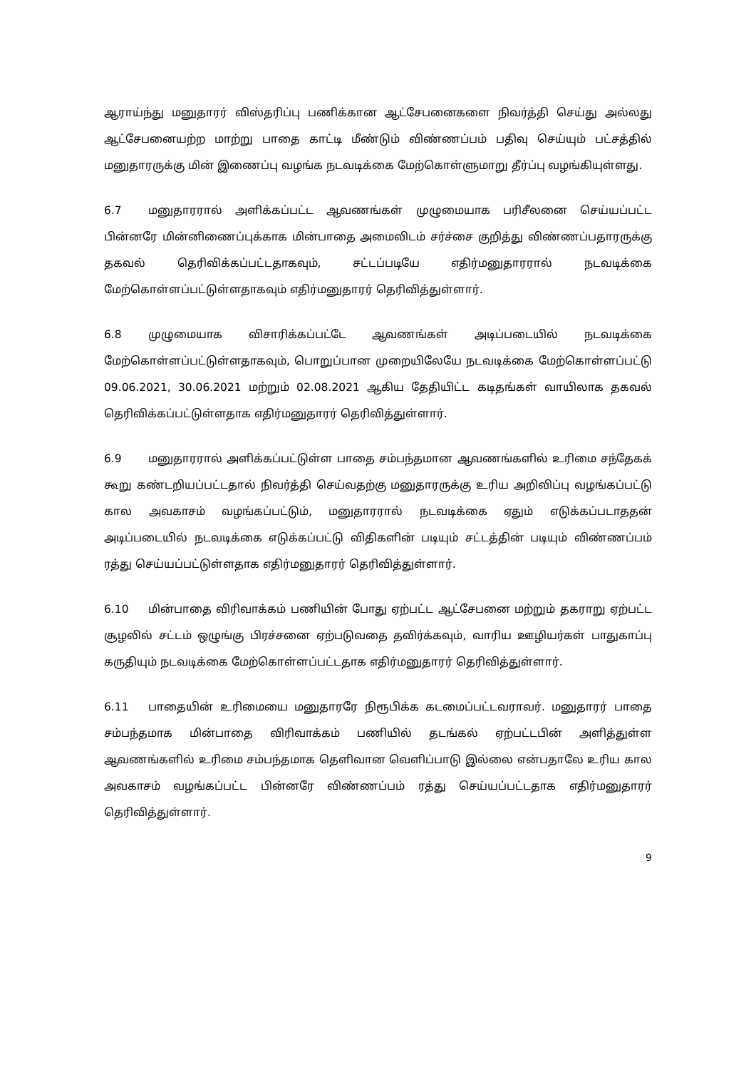ஆராய்ந்து மனுதாரர் விஸ்தரிப்பு பணிக்கான ஆட்சேபனைகளை நிவர்த்தி செய்து அல்லது ஆட்சேபனையற்ற மாற்று பாதை காட்டி மீண்டும் விண்ணப்பம் பதிவு செய்யும் பட்சத்தில் மனுதாரருக்கு மின் இணைப்பு வழங்க நடவடிக்கை மேற்கொள்ளுமாறு தீர்ப்பு வழங்கியுள்ளது.
6.7 மனுதாரரால் அளிக்கப்பட்ட ஆவணங்கள் முழுமையாக பரிசீலனை செய்யப்பட்ட பின்னரே மின்னிணைப்புக்காக மின்பாதை அமைவிடம் சர்ச்சை குறித்து விண்ணப்பதாரருக்கு தகவல் தெரிவிக்கப்பட்டதாகவும், சட்டப்படியே எதிர்மனுதாரரால் நடவடிக்கை மேற்கொள்ளப்பட்டுள்ளதாகவும் எதிர்மனுதாரர் தெரிவித்துள்ளார்.
6.8 முழுமையாக விசாரிக்கப்பட்டே ஆவணங்கள் அடிப்படையில் நடவடிக்கை மேற்கொள்ளப்பட்டுள்ளதாகவும், பொறுப்பான முறையிலேயே நடவடிக்கை மேற்கொள்ளப்பட்டு 09.06.2021, 30.06.2021 மற்றும் 02.08.2021 ஆகிய தேதியிட்ட கடிதங்கள் வாயிலாக தகவல் தெரிவிக்கப்பட்டுள்ளதாக எதிர்மனுதாரர் தெரிவித்துள்ளார்.
6.9 மனுதாரரால் அளிக்கப்பட்டுள்ள பாதை சம்பந்தமான ஆவணங்களில் உரிமை சந்தேகக் கூறு கண்டறியப்பட்டதால் நிவர்த்தி செய்வதற்கு மனுதாரருக்கு உரிய அறிவிப்பு வழங்கப்பட்டு கால அவகாசம் வழங்கப்பட்டும், மனுதாரரால் நடவடிக்கை ஏதும் எடுக்கப்படாததன் அடிப்படையில் நடவடிக்கை எடுக்கப்பட்டு விதிகளின் படியும் சட்டத்தின் படியும் விண்ணப்பம் ரத்து செய்யப்பட்டுள்ளதாக எதிர்மனுதாரர் தெரிவித்துள்ளார்.
6.10 மின்பாதை விரிவாக்கம் பணியின் போது ஏற்பட்ட ஆட்சேபனை மற்றும் தகராறு ஏற்பட்ட சூழலில் சட்டம் ஒழுங்கு பிரச்சனை ஏற்படுவதை தவிர்க்கவும், வாரிய ஊழியர்கள் பாதுகாப்பு கருதியும் நடவடிக்கை மேற்கொள்ளப்பட்டதாக எதிர்மனுதாரர் தெரிவித்துள்ளார்.
6.11 பாதையின் உரிமையை மனுதாரரே நிரூபிக்க கடமைப்பட்டவராவர். மனுதாரர் பாதை சம்பந்தமாக மின்பாதை விரிவாக்கம் பணியில் தடங்கல் ஏற்பட்டபின் அளித்துள்ள ஆவணங்களில் உரிமை சம்பந்தமாக தெளிவான வெளிப்பாடு இல்லை என்பதாலே உரிய கால அவகாசம் வழங்கப்பட்ட பின்னரே விண்ணப்பம் ரத்து செய்யப்பட்டதாக எதிர்மனுதாரர் தெரிவித்துள்ளார்.
9